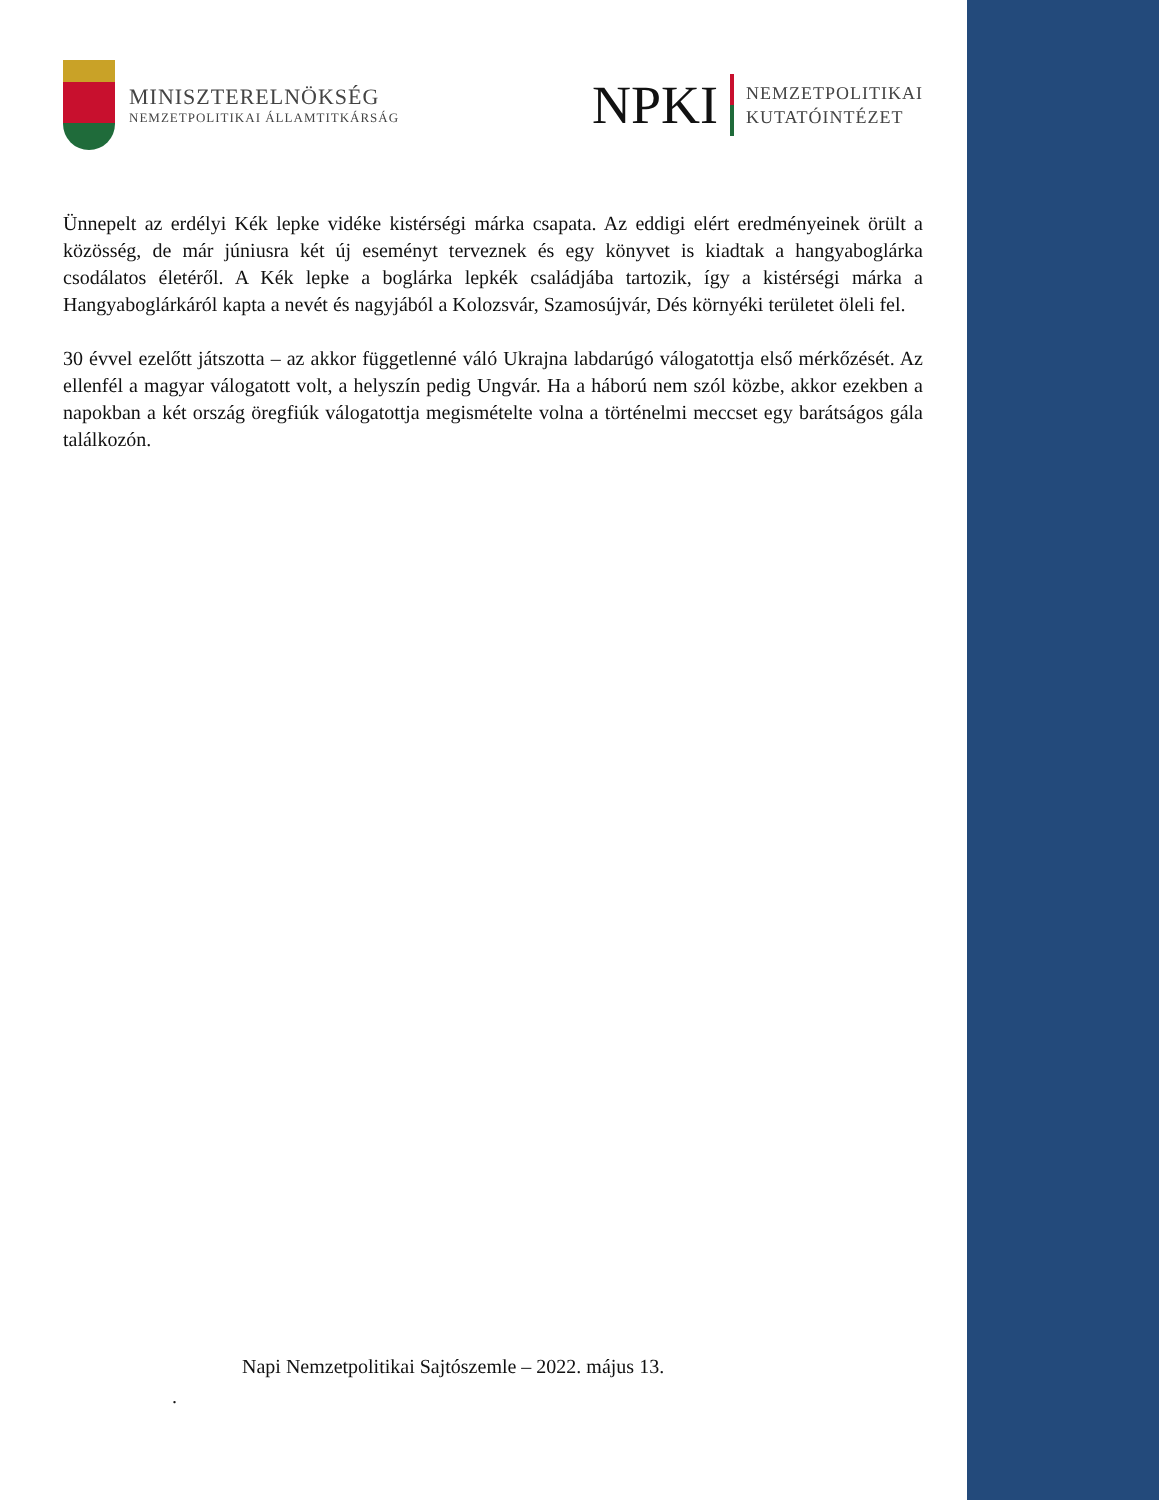MINISZTERELNÖKSÉG
NEMZETPOLITIKAI ÁLLAMTITKÁRSÁG
NPKI
NEMZETPOLITIKAI
KUTATÓINTÉZET
Ünnepelt az erdélyi Kék lepke vidéke kistérségi márka csapata. Az eddigi elért eredményeinek örült a közösség, de már júniusra két új eseményt terveznek és egy könyvet is kiadtak a hangyaboglárka csodálatos életéről. A Kék lepke a boglárka lepkék családjába tartozik, így a kistérségi márka a Hangyaboglárkáról kapta a nevét és nagyjából a Kolozsvár, Szamosújvár, Dés környéki területet öleli fel.
30 évvel ezelőtt játszotta – az akkor függetlenné váló Ukrajna labdarúgó válogatottja első mérkőzését. Az ellenfél a magyar válogatott volt, a helyszín pedig Ungvár. Ha a háború nem szól közbe, akkor ezekben a napokban a két ország öregfiúk válogatottja megismételte volna a történelmi meccset egy barátságos gála találkozón.
Napi Nemzetpolitikai Sajtószemle – 2022. május 13.
.